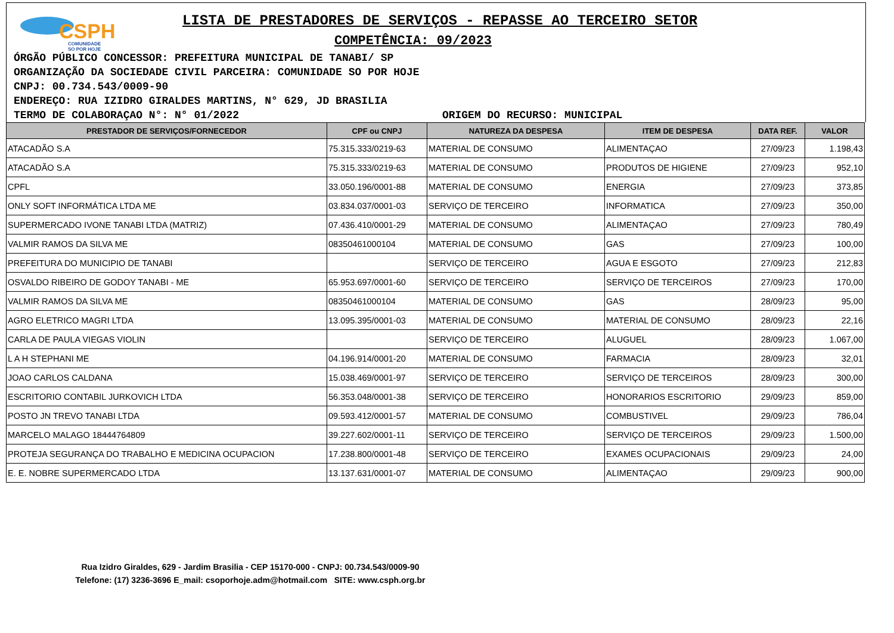CSPH
COMUNIDADE
SO POR HOJE
LISTA DE PRESTADORES DE SERVIÇOS - REPASSE AO TERCEIRO SETOR
COMPETÊNCIA: 09/2023
ÓRGÃO PÚBLICO CONCESSOR: PREFEITURA MUNICIPAL DE TANABI/ SP
ORGANIZAÇÃO DA SOCIEDADE CIVIL PARCEIRA: COMUNIDADE SO POR HOJE
CNPJ: 00.734.543/0009-90
ENDEREÇO: RUA IZIDRO GIRALDES MARTINS, N° 629, JD BRASILIA
TERMO DE COLABORAÇAO N°: N° 01/2022 ORIGEM DO RECURSO: MUNICIPAL
| PRESTADOR DE SERVIÇOS/FORNECEDOR | CPF ou CNPJ | NATUREZA DA DESPESA | ITEM DE DESPESA | DATA REF. | VALOR |
| --- | --- | --- | --- | --- | --- |
| ATACADÃO S.A | 75.315.333/0219-63 | MATERIAL DE CONSUMO | ALIMENTAÇAO | 27/09/23 | 1.198,43 |
| ATACADÃO S.A | 75.315.333/0219-63 | MATERIAL DE CONSUMO | PRODUTOS DE HIGIENE | 27/09/23 | 952,10 |
| CPFL | 33.050.196/0001-88 | MATERIAL DE CONSUMO | ENERGIA | 27/09/23 | 373,85 |
| ONLY SOFT INFORMÁTICA LTDA ME | 03.834.037/0001-03 | SERVIÇO DE TERCEIRO | INFORMATICA | 27/09/23 | 350,00 |
| SUPERMERCADO IVONE TANABI LTDA (MATRIZ) | 07.436.410/0001-29 | MATERIAL DE CONSUMO | ALIMENTAÇAO | 27/09/23 | 780,49 |
| VALMIR RAMOS DA SILVA ME | 08350461000104 | MATERIAL DE CONSUMO | GAS | 27/09/23 | 100,00 |
| PREFEITURA DO MUNICIPIO DE TANABI | | SERVIÇO DE TERCEIRO | AGUA E ESGOTO | 27/09/23 | 212,83 |
| OSVALDO RIBEIRO DE GODOY TANABI - ME | 65.953.697/0001-60 | SERVIÇO DE TERCEIRO | SERVIÇO DE TERCEIROS | 27/09/23 | 170,00 |
| VALMIR RAMOS DA SILVA ME | 08350461000104 | MATERIAL DE CONSUMO | GAS | 28/09/23 | 95,00 |
| AGRO ELETRICO MAGRI LTDA | 13.095.395/0001-03 | MATERIAL DE CONSUMO | MATERIAL DE CONSUMO | 28/09/23 | 22,16 |
| CARLA DE PAULA VIEGAS VIOLIN | | SERVIÇO DE TERCEIRO | ALUGUEL | 28/09/23 | 1.067,00 |
| L A H STEPHANI ME | 04.196.914/0001-20 | MATERIAL DE CONSUMO | FARMACIA | 28/09/23 | 32,01 |
| JOAO CARLOS CALDANA | 15.038.469/0001-97 | SERVIÇO DE TERCEIRO | SERVIÇO DE TERCEIROS | 28/09/23 | 300,00 |
| ESCRITORIO CONTABIL JURKOVICH LTDA | 56.353.048/0001-38 | SERVIÇO DE TERCEIRO | HONORARIOS ESCRITORIO | 29/09/23 | 859,00 |
| POSTO JN TREVO TANABI LTDA | 09.593.412/0001-57 | MATERIAL DE CONSUMO | COMBUSTIVEL | 29/09/23 | 786,04 |
| MARCELO MALAGO 18444764809 | 39.227.602/0001-11 | SERVIÇO DE TERCEIRO | SERVIÇO DE TERCEIROS | 29/09/23 | 1.500,00 |
| PROTEJA SEGURANÇA DO TRABALHO E MEDICINA OCUPACION | 17.238.800/0001-48 | SERVIÇO DE TERCEIRO | EXAMES OCUPACIONAIS | 29/09/23 | 24,00 |
| E. E. NOBRE SUPERMERCADO LTDA | 13.137.631/0001-07 | MATERIAL DE CONSUMO | ALIMENTAÇAO | 29/09/23 | 900,00 |
Rua Izidro Giraldes, 629 - Jardim Brasilia - CEP 15170-000 - CNPJ: 00.734.543/0009-90
Telefone: (17) 3236-3696 E_mail: csoporhoje.adm@hotmail.com SITE: www.csph.org.br